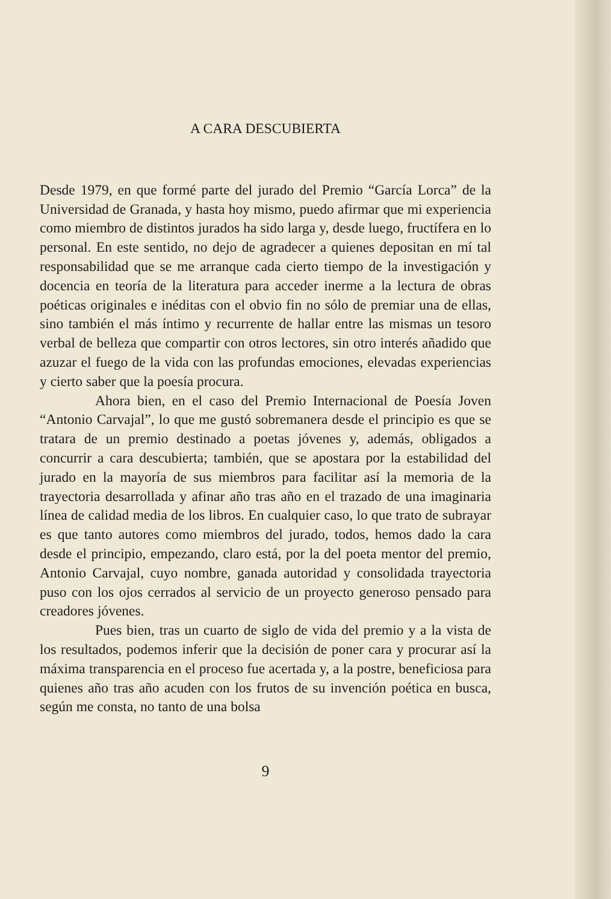A CARA DESCUBIERTA
Desde 1979, en que formé parte del jurado del Premio “García Lorca” de la Universidad de Granada, y hasta hoy mismo, puedo afirmar que mi experiencia como miembro de distintos jurados ha sido larga y, desde luego, fructífera en lo personal. En este sentido, no dejo de agradecer a quienes depositan en mí tal responsabilidad que se me arranque cada cierto tiempo de la investigación y docencia en teoría de la literatura para acceder inerme a la lectura de obras poéticas originales e inéditas con el obvio fin no sólo de premiar una de ellas, sino también el más íntimo y recurrente de hallar entre las mismas un tesoro verbal de belleza que compartir con otros lectores, sin otro interés añadido que azuzar el fuego de la vida con las profundas emociones, elevadas experiencias y cierto saber que la poesía procura.
Ahora bien, en el caso del Premio Internacional de Poesía Joven “Antonio Carvajal”, lo que me gustó sobremanera desde el principio es que se tratara de un premio destinado a poetas jóvenes y, además, obligados a concurrir a cara descubierta; también, que se apostara por la estabilidad del jurado en la mayoría de sus miembros para facilitar así la memoria de la trayectoria desarrollada y afinar año tras año en el trazado de una imaginaria línea de calidad media de los libros. En cualquier caso, lo que trato de subrayar es que tanto autores como miembros del jurado, todos, hemos dado la cara desde el principio, empezando, claro está, por la del poeta mentor del premio, Antonio Carvajal, cuyo nombre, ganada autoridad y consolidada trayectoria puso con los ojos cerrados al servicio de un proyecto generoso pensado para creadores jóvenes.
Pues bien, tras un cuarto de siglo de vida del premio y a la vista de los resultados, podemos inferir que la decisión de poner cara y procurar así la máxima transparencia en el proceso fue acertada y, a la postre, beneficiosa para quienes año tras año acuden con los frutos de su invención poética en busca, según me consta, no tanto de una bolsa
9